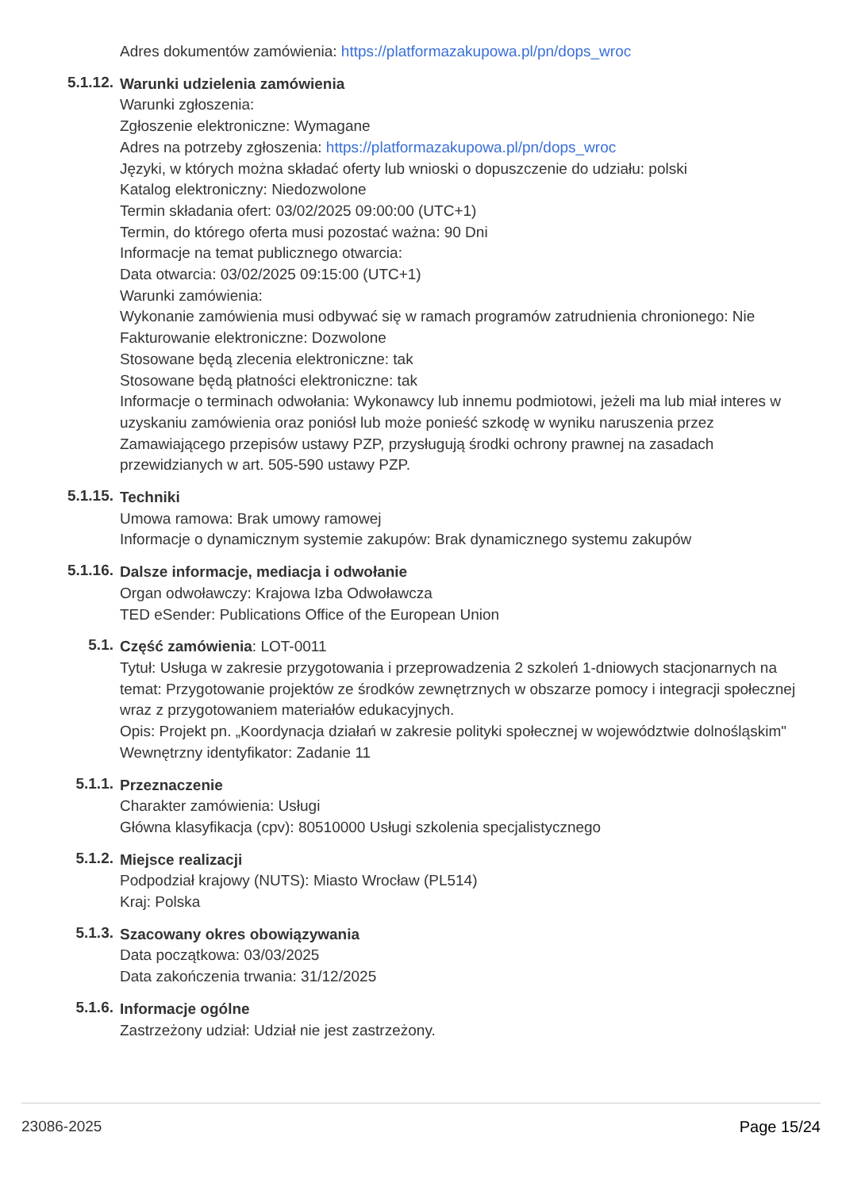Adres dokumentów zamówienia: https://platformazakupowa.pl/pn/dops_wroc
5.1.12.
Warunki udzielenia zamówienia
Warunki zgłoszenia:
Zgłoszenie elektroniczne: Wymagane
Adres na potrzeby zgłoszenia: https://platformazakupowa.pl/pn/dops_wroc
Języki, w których można składać oferty lub wnioski o dopuszczenie do udziału: polski
Katalog elektroniczny: Niedozwolone
Termin składania ofert: 03/02/2025 09:00:00 (UTC+1)
Termin, do którego oferta musi pozostać ważna: 90 Dni
Informacje na temat publicznego otwarcia:
Data otwarcia: 03/02/2025 09:15:00 (UTC+1)
Warunki zamówienia:
Wykonanie zamówienia musi odbywać się w ramach programów zatrudnienia chronionego: Nie
Fakturowanie elektroniczne: Dozwolone
Stosowane będą zlecenia elektroniczne: tak
Stosowane będą płatności elektroniczne: tak
Informacje o terminach odwołania: Wykonawcy lub innemu podmiotowi, jeżeli ma lub miał interes w uzyskaniu zamówienia oraz poniósł lub może ponieść szkodę w wyniku naruszenia przez Zamawiającego przepisów ustawy PZP, przysługują środki ochrony prawnej na zasadach przewidzianych w art. 505-590 ustawy PZP.
5.1.15.
Techniki
Umowa ramowa: Brak umowy ramowej
Informacje o dynamicznym systemie zakupów: Brak dynamicznego systemu zakupów
5.1.16.
Dalsze informacje, mediacja i odwołanie
Organ odwoławczy: Krajowa Izba Odwoławcza
TED eSender: Publications Office of the European Union
5.1.
Część zamówienia: LOT-0011
Tytuł: Usługa w zakresie przygotowania i przeprowadzenia 2 szkoleń 1-dniowych stacjonarnych na temat: Przygotowanie projektów ze środków zewnętrznych w obszarze pomocy i integracji społecznej wraz z przygotowaniem materiałów edukacyjnych.
Opis: Projekt pn. „Koordynacja działań w zakresie polityki społecznej w województwie dolnośląskim"
Wewnętrzny identyfikator: Zadanie 11
5.1.1.
Przeznaczenie
Charakter zamówienia: Usługi
Główna klasyfikacja (cpv): 80510000 Usługi szkolenia specjalistycznego
5.1.2.
Miejsce realizacji
Podpodział krajowy (NUTS): Miasto Wrocław (PL514)
Kraj: Polska
5.1.3.
Szacowany okres obowiązywania
Data początkowa: 03/03/2025
Data zakończenia trwania: 31/12/2025
5.1.6.
Informacje ogólne
Zastrzeżony udział: Udział nie jest zastrzeżony.
23086-2025 Page 15/24